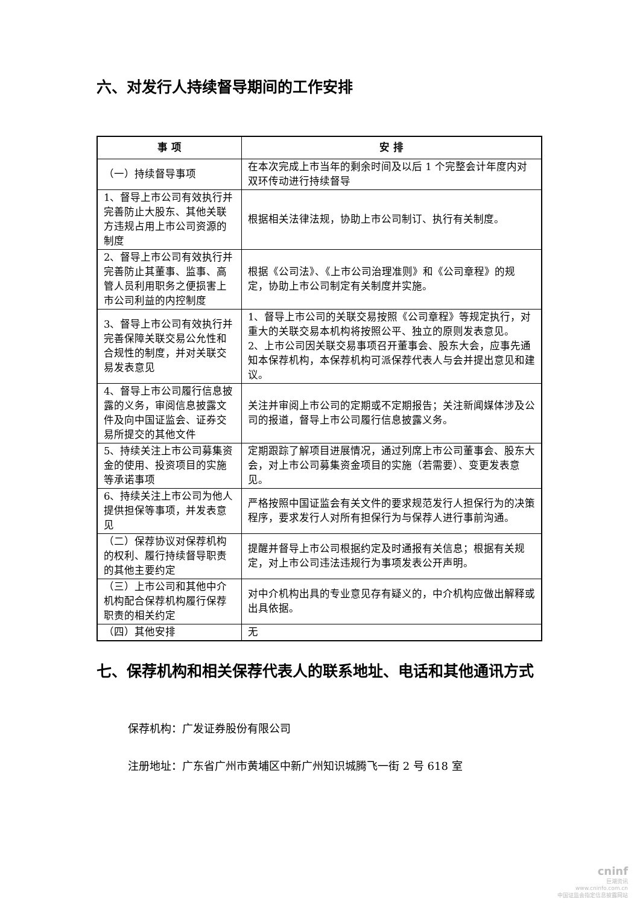六、对发行人持续督导期间的工作安排
| 事 项 | 安 排 |
| --- | --- |
| （一）持续督导事项 | 在本次完成上市当年的剩余时间及以后 1 个完整会计年度内对双环传动进行持续督导 |
| 1、督导上市公司有效执行并完善防止大股东、其他关联方违规占用上市公司资源的制度 | 根据相关法律法规，协助上市公司制订、执行有关制度。 |
| 2、督导上市公司有效执行并完善防止其董事、监事、高管人员利用职务之便损害上市公司利益的内控制度 | 根据《公司法》、《上市公司治理准则》和《公司章程》的规定，协助上市公司制定有关制度并实施。 |
| 3、督导上市公司有效执行并完善保障关联交易公允性和合规性的制度，并对关联交易发表意见 | 1、督导上市公司的关联交易按照《公司章程》等规定执行，对重大的关联交易本机构将按照公平、独立的原则发表意见。 2、上市公司因关联交易事项召开董事会、股东大会，应事先通知本保荐机构，本保荐机构可派保荐代表人与会并提出意见和建议。 |
| 4、督导上市公司履行信息披露的义务，审阅信息披露文件及向中国证监会、证券交易所提交的其他文件 | 关注并审阅上市公司的定期或不定期报告；关注新闻媒体涉及公司的报道，督导上市公司履行信息披露义务。 |
| 5、持续关注上市公司募集资金的使用、投资项目的实施等承诺事项 | 定期跟踪了解项目进展情况，通过列席上市公司董事会、股东大会，对上市公司募集资金项目的实施（若需要）、变更发表意见。 |
| 6、持续关注上市公司为他人提供担保等事项，并发表意见 | 严格按照中国证监会有关文件的要求规范发行人担保行为的决策程序，要求发行人对所有担保行为与保荐人进行事前沟通。 |
| （二）保荐协议对保荐机构的权利、履行持续督导职责的其他主要约定 | 提醒并督导上市公司根据约定及时通报有关信息；根据有关规定，对上市公司违法违规行为事项发表公开声明。 |
| （三）上市公司和其他中介机构配合保荐机构履行保荐职责的相关约定 | 对中介机构出具的专业意见存有疑义的，中介机构应做出解释或出具依据。 |
| （四）其他安排 | 无 |
七、保荐机构和相关保荐代表人的联系地址、电话和其他通讯方式
保荐机构：广发证券股份有限公司
注册地址：广东省广州市黄埔区中新广州知识城腾飞一街 2 号 618 室
cninf
巨潮资讯
www.cninfo.com.cn
中国证监会指定信息披露网站